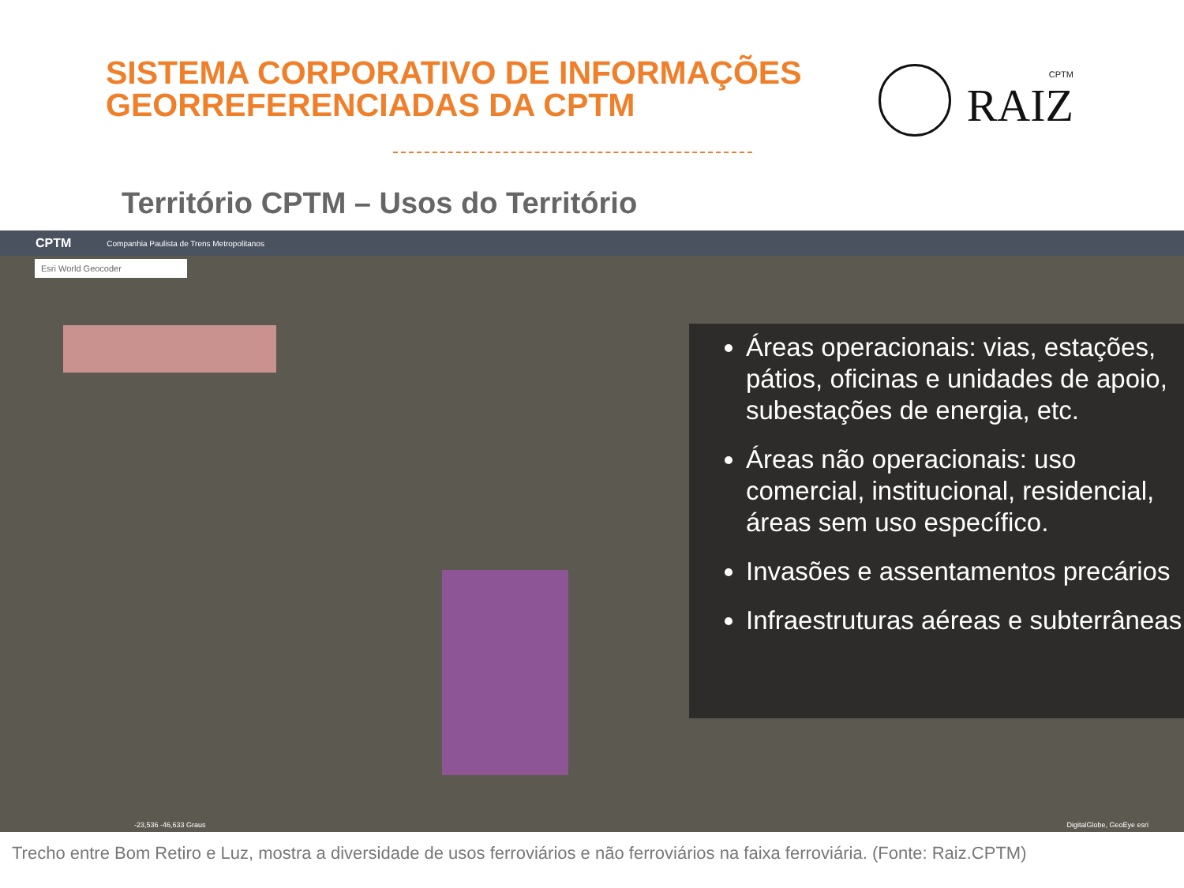SISTEMA CORPORATIVO DE INFORMAÇÕES
GEORREFERENCIADAS DA CPTM
CPTM
RAIZ
Território CPTM – Usos do Território
CPTM Companhia Paulista de Trens Metropolitanos
Esri World Geocoder
Áreas operacionais: vias, estações, pátios, oficinas e unidades de apoio, subestações de energia, etc.
Áreas não operacionais: uso comercial, institucional, residencial, áreas sem uso específico.
Invasões e assentamentos precários
Infraestruturas aéreas e subterrâneas
-23,536 -46,633 Graus DigitalGlobe, GeoEye esri
Trecho entre Bom Retiro e Luz, mostra a diversidade de usos ferroviários e não ferroviários na faixa ferroviária. (Fonte: Raiz.CPTM)